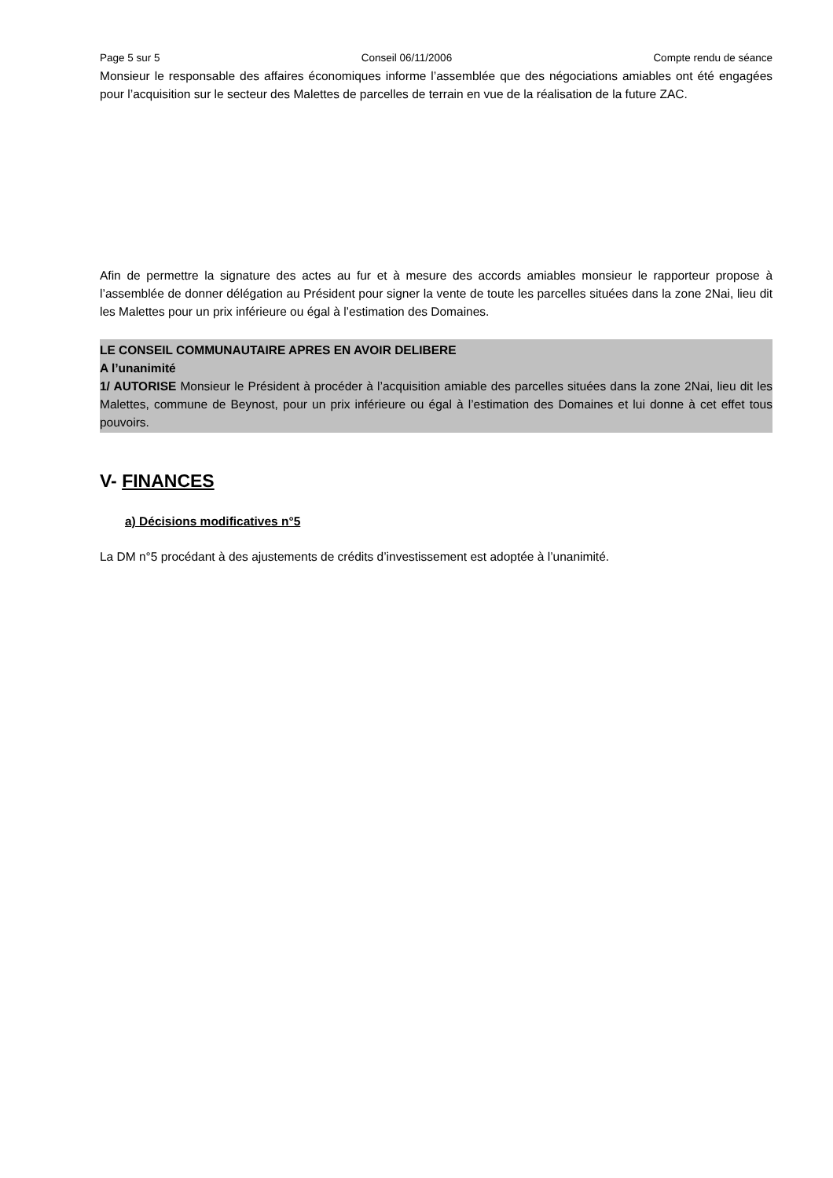Page 5 sur 5 Conseil 06/11/2006 Compte rendu de séance
Monsieur le responsable des affaires économiques informe l’assemblée que des négociations amiables ont été engagées pour l’acquisition sur le secteur des Malettes de parcelles de terrain en vue de la réalisation de la future ZAC.
Afin de permettre la signature des actes au fur et à mesure des accords amiables monsieur le rapporteur propose à l’assemblée de donner délégation au Président pour signer la vente de toute les parcelles situées dans la zone 2Nai, lieu dit les Malettes pour un prix inférieure ou égal à l’estimation des Domaines.
LE CONSEIL COMMUNAUTAIRE APRES EN AVOIR DELIBERE
A l’unanimité
1/ AUTORISE Monsieur le Président à procéder à l’acquisition amiable des parcelles situées dans la zone 2Nai, lieu dit les Malettes, commune de Beynost, pour un prix inférieure ou égal à l’estimation des Domaines et lui donne à cet effet tous pouvoirs.
V- FINANCES
a) Décisions modificatives n°5
La DM n°5 procédant à des ajustements de crédits d’investissement est adoptée à l’unanimité.